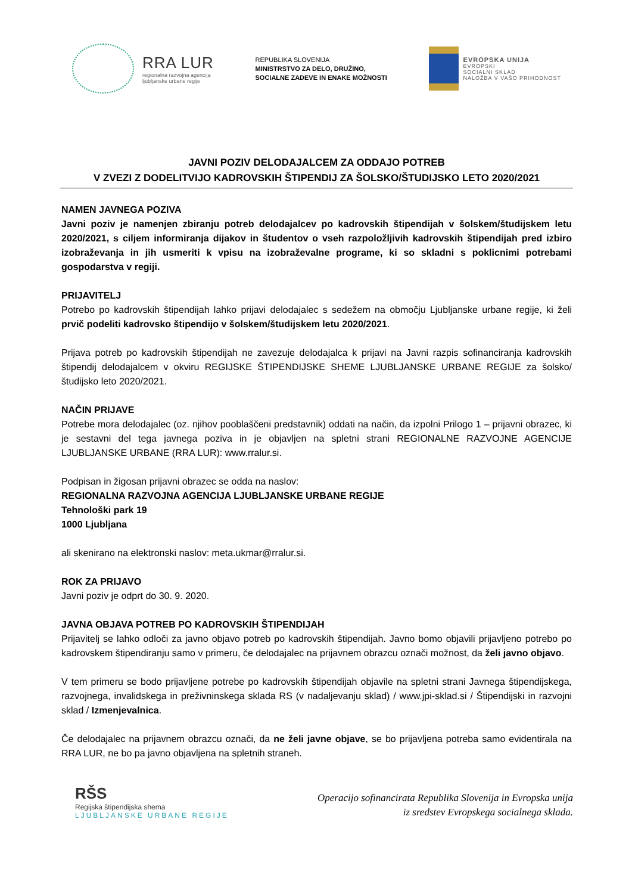RRA LUR
regionalna razvojna agencija
ljubljanske urbane regije
REPUBLIKA SLOVENIJA
MINISTRSTVO ZA DELO, DRUŽINO,
SOCIALNE ZADEVE IN ENAKE MOŽNOSTI
EVROPSKA UNIJA
EVROPSKI
SOCIALNI SKLAD
NALOŽBA V VAŠO PRIHODNOST
JAVNI POZIV DELODAJALCEM ZA ODDAJO POTREB
V ZVEZI Z DODELITVIJO KADROVSKIH ŠTIPENDIJ ZA ŠOLSKO/ŠTUDIJSKO LETO 2020/2021
NAMEN JAVNEGA POZIVA
Javni poziv je namenjen zbiranju potreb delodajalcev po kadrovskih štipendijah v šolskem/študijskem letu 2020/2021, s ciljem informiranja dijakov in študentov o vseh razpoložljivih kadrovskih štipendijah pred izbiro izobraževanja in jih usmeriti k vpisu na izobraževalne programe, ki so skladni s poklicnimi potrebami gospodarstva v regiji.
PRIJAVITELJ
Potrebo po kadrovskih štipendijah lahko prijavi delodajalec s sedežem na območju Ljubljanske urbane regije, ki želi prvič podeliti kadrovsko štipendijo v šolskem/študijskem letu 2020/2021.
Prijava potreb po kadrovskih štipendijah ne zavezuje delodajalca k prijavi na Javni razpis sofinanciranja kadrovskih štipendij delodajalcem v okviru REGIJSKE ŠTIPENDIJSKE SHEME LJUBLJANSKE URBANE REGIJE za šolsko/študijsko leto 2020/2021.
NAČIN PRIJAVE
Potrebe mora delodajalec (oz. njihov pooblaščeni predstavnik) oddati na način, da izpolni Prilogo 1 – prijavni obrazec, ki je sestavni del tega javnega poziva in je objavljen na spletni strani REGIONALNE RAZVOJNE AGENCIJE LJUBLJANSKE URBANE (RRA LUR): www.rralur.si.
Podpisan in žigosan prijavni obrazec se odda na naslov:
REGIONALNA RAZVOJNA AGENCIJA LJUBLJANSKE URBANE REGIJE
Tehnološki park 19
1000 Ljubljana
ali skenirano na elektronski naslov: meta.ukmar@rralur.si.
ROK ZA PRIJAVO
Javni poziv je odprt do 30. 9. 2020.
JAVNA OBJAVA POTREB PO KADROVSKIH ŠTIPENDIJAH
Prijavitelj se lahko odloči za javno objavo potreb po kadrovskih štipendijah. Javno bomo objavili prijavljeno potrebo po kadrovskem štipendiranju samo v primeru, če delodajalec na prijavnem obrazcu označi možnost, da želi javno objavo.
V tem primeru se bodo prijavljene potrebe po kadrovskih štipendijah objavile na spletni strani Javnega štipendijskega, razvojnega, invalidskega in preživninskega sklada RS (v nadaljevanju sklad) / www.jpi-sklad.si / Štipendijski in razvojni sklad / Izmenjevalnica.
Če delodajalec na prijavnem obrazcu označi, da ne želi javne objave, se bo prijavljena potreba samo evidentirala na RRA LUR, ne bo pa javno objavljena na spletnih straneh.
RŠS
Regijska štipendijska shema
LJUBLJANSKE URBANE REGIJE
Operacijo sofinancirata Republika Slovenija in Evropska unija
iz sredstev Evropskega socialnega sklada.